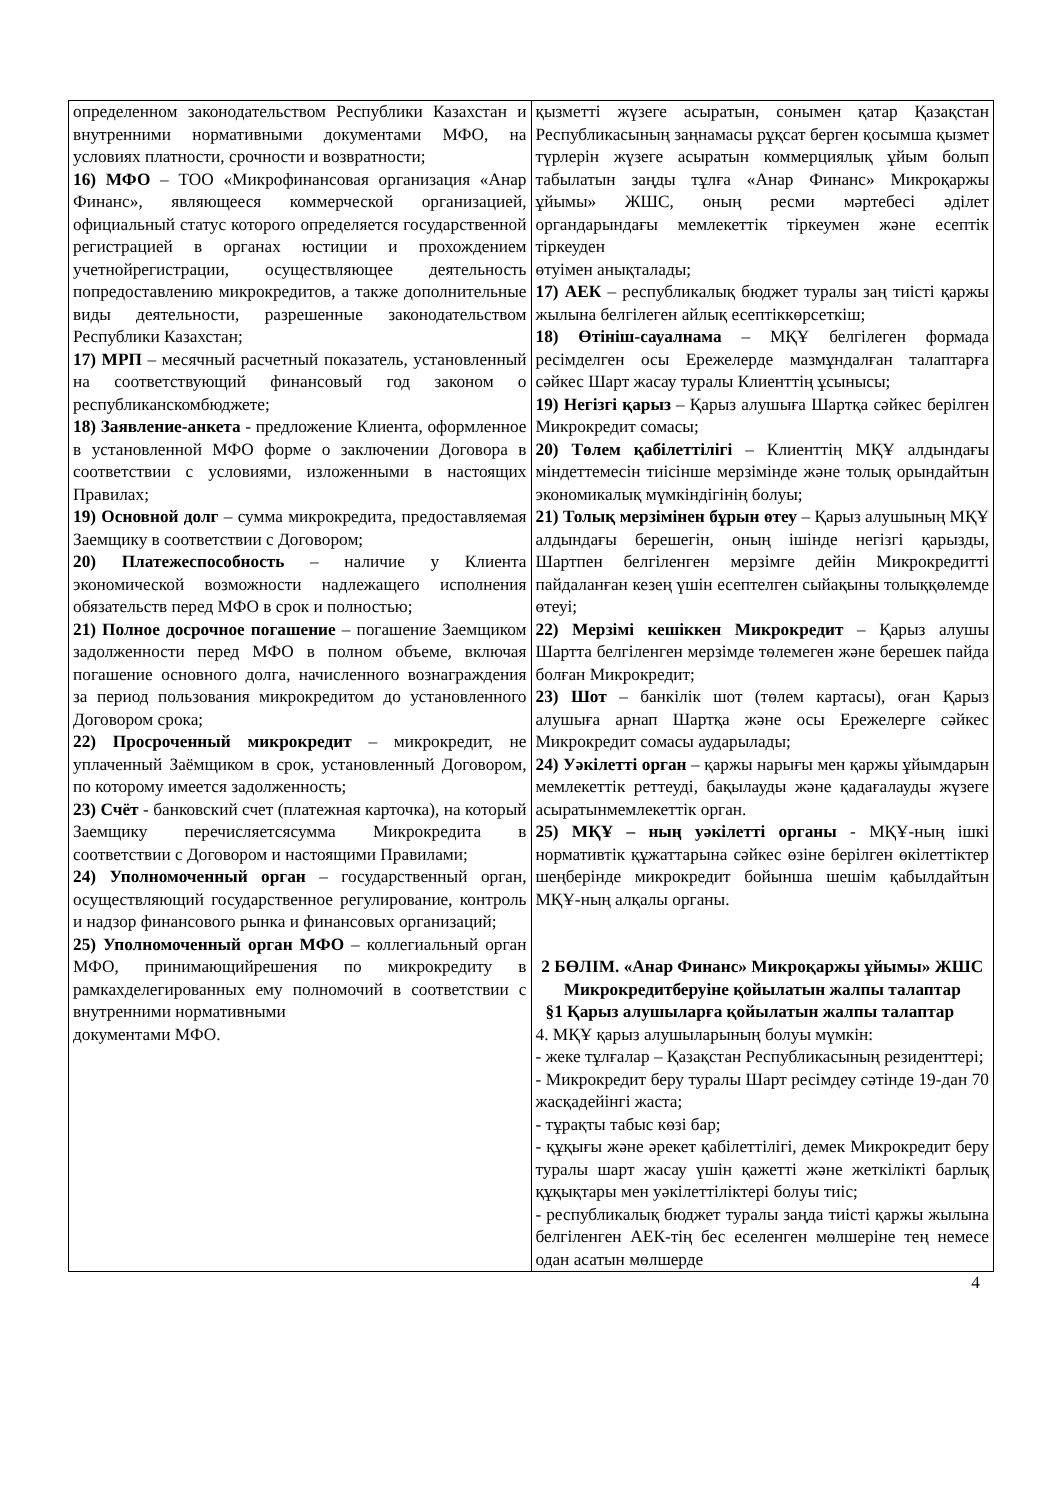| определенном законодательством Республики Казахстан и внутренними нормативными документами МФО, на условиях платности, срочности и возвратности; 16) МФО – ТОО «Микрофинансовая организация «Анар Финанс», являющееся коммерческой организацией, официальный статус которого определяется государственной регистрацией в органах юстиции и прохождением учетнойрегистрации, осуществляющее деятельность попредоставлению микрокредитов, а также дополнительные виды деятельности, разрешенные законодательством Республики Казахстан; 17) МРП – месячный расчетный показатель, установленный на соответствующий финансовый год законом о республиканскомбюджете; 18) Заявление-анкета - предложение Клиента, оформленное в установленной МФО форме о заключении Договора в соответствии с условиями, изложенными в настоящих Правилах; 19) Основной долг – сумма микрокредита, предоставляемая Заемщику в соответствии с Договором; 20) Платежеспособность – наличие у Клиента экономической возможности надлежащего исполнения обязательств перед МФО в срок и полностью; 21) Полное досрочное погашение – погашение Заемщиком задолженности перед МФО в полном объеме, включая погашение основного долга, начисленного вознаграждения за период пользования микрокредитом до установленного Договором срока; 22) Просроченный микрокредит – микрокредит, не уплаченный Заёмщиком в срок, установленный Договором, по которому имеется задолженность; 23) Счёт - банковский счет (платежная карточка), на который Заемщику перечисляетсясумма Микрокредита в соответствии с Договором и настоящими Правилами; 24) Уполномоченный орган – государственный орган, осуществляющий государственное регулирование, контроль и надзор финансового рынка и финансовых организаций; 25) Уполномоченный орган МФО – коллегиальный орган МФО, принимающийрешения по микрокредиту в рамкахделегированных ему полномочий в соответствии с внутренними нормативными документами МФО. | қызметті жүзеге асыратын, сонымен қатар Қазақстан Республикасының заңнамасы рұқсат берген қосымша қызмет түрлерін жүзеге асыратын коммерциялық ұйым болып табылатын заңды тұлға «Анар Финанс» Микроқаржы ұйымы» ЖШС, оның ресми мәртебесі әділет органдарындағы мемлекеттік тіркеумен және есептік тіркеуден өтуімен анықталады; 17) АЕК – республикалық бюджет туралы заң тиісті қаржы жылына белгілеген айлық есептіккөрсеткіш; 18) Өтініш-сауалнама – МҚҰ белгілеген формада ресімделген осы Ережелерде мазмұндалған талаптарға сәйкес Шарт жасау туралы Клиенттің ұсынысы; 19) Негізгі қарыз – Қарыз алушыға Шартқа сәйкес берілген Микрокредит сомасы; 20) Төлем қабілеттілігі – Клиенттің МҚҰ алдындағы міндеттемесін тиісінше мерзімінде және толық орындайтын экономикалық мүмкіндігінің болуы; 21) Толық мерзімінен бұрын өтеу – Қарыз алушының МҚҰ алдындағы берешегін, оның ішінде негізгі қарызды, Шартпен белгіленген мерзімге дейін Микрокредитті пайдаланған кезең үшін есептелген сыйақыны толыққөлемде өтеуі; 22) Мерзімі кешіккен Микрокредит – Қарыз алушы Шартта белгіленген мерзімде төлемеген және берешек пайда болған Микрокредит; 23) Шот – банкілік шот (төлем картасы), оған Қарыз алушыға арнап Шартқа және осы Ережелерге сәйкес Микрокредит сомасы аударылады; 24) Уәкілетті орган – қаржы нарығы мен қаржы ұйымдарын мемлекеттік реттеуді, бақылауды және қадағалауды жүзеге асыратынмемлекеттік орган. 25) МҚҰ – ның уәкілетті органы - МҚҰ-ның ішкі нормативтік құжаттарына сәйкес өзіне берілген өкілеттіктер шеңберінде микрокредит бойынша шешім қабылдайтын МҚҰ-ның алқалы органы. 2 БӨЛІМ. «Анар Финанс» Микроқаржы ұйымы» ЖШС Микрокредитберуіне қойылатын жалпы талаптар §1 Қарыз алушыларға қойылатын жалпы талаптар 4. МҚҰ қарыз алушыларының болуы мүмкін: - жеке тұлғалар – Қазақстан Республикасының резиденттері; - Микрокредит беру туралы Шарт ресімдеу сәтінде 19-дан 70 жасқадейінгі жаста; - тұрақты табыс көзі бар; - құқығы және әрекет қабілеттілігі, демек Микрокредит беру туралы шарт жасау үшін қажетті және жеткілікті барлық құқықтары мен уәкілеттіліктері болуы тиіс; - республикалық бюджет туралы заңда тиісті қаржы жылына белгіленген АЕК-тің бес еселенген мөлшеріне тең немесе одан асатын мөлшерде |
4